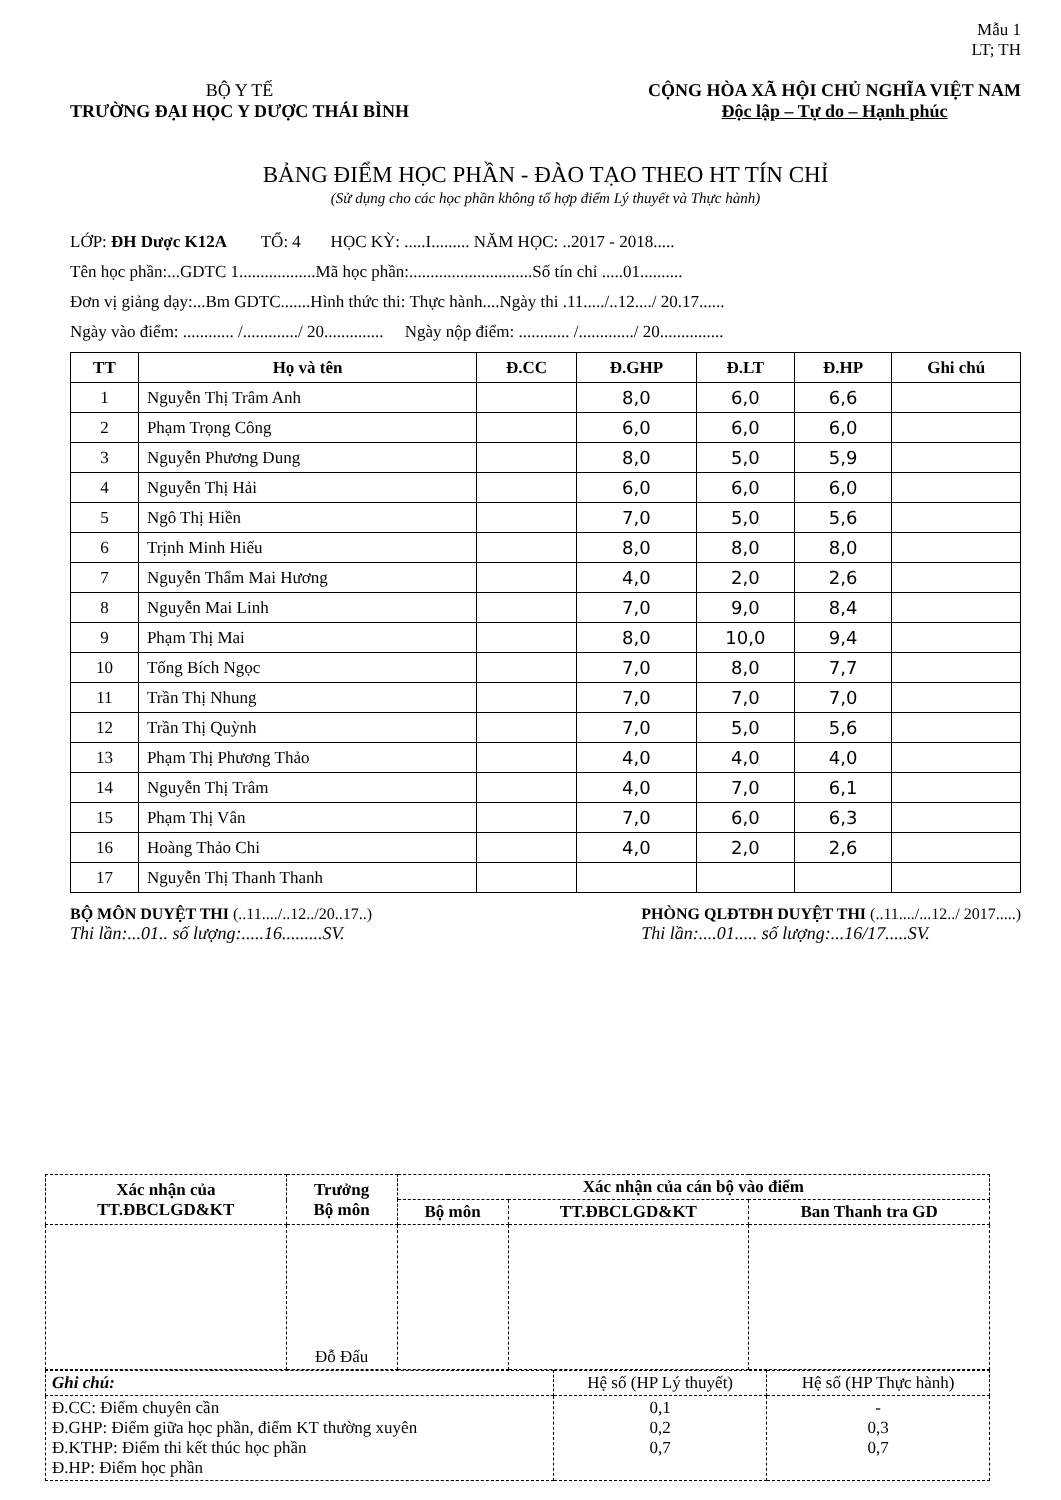Mẫu 1
LT; TH
BỘ Y TẾ
TRƯỜNG ĐẠI HỌC Y DƯỢC THÁI BÌNH
CỘNG HÒA XÃ HỘI CHỦ NGHĨA VIỆT NAM
Độc lập – Tự do – Hạnh phúc
BẢNG ĐIỂM HỌC PHẦN - ĐÀO TẠO THEO HT TÍN CHỈ
(Sử dụng cho các học phần không tổ hợp điểm Lý thuyết và Thực hành)
LỚP: ĐH Dược K12A TỔ: 4 HỌC KỲ: .....I......... NĂM HỌC: ..2017 - 2018.....
Tên học phần:...GDTC 1..................Mã học phần:.............................Số tín chỉ .....01..........
Đơn vị giảng dạy:...Bm GDTC.......Hình thức thi: Thực hành....Ngày thi .11...../..12..../ 20.17......
Ngày vào điểm: ............ /............./ 20.............. Ngày nộp điểm: ............ /............./ 20...............
| TT | Họ và tên | Đ.CC | Đ.GHP | Đ.LT | Đ.HP | Ghi chú |
| --- | --- | --- | --- | --- | --- | --- |
| 1 | Nguyễn Thị Trâm Anh | | 8,0 | 6,0 | 6,6 | |
| 2 | Phạm Trọng Công | | 6,0 | 6,0 | 6,0 | |
| 3 | Nguyễn Phương Dung | | 8,0 | 5,0 | 5,9 | |
| 4 | Nguyễn Thị Hải | | 6,0 | 6,0 | 6,0 | |
| 5 | Ngô Thị Hiền | | 7,0 | 5,0 | 5,6 | |
| 6 | Trịnh Minh Hiếu | | 8,0 | 8,0 | 8,0 | |
| 7 | Nguyễn Thẩm Mai Hương | | 4,0 | 2,0 | 2,6 | |
| 8 | Nguyễn Mai Linh | | 7,0 | 9,0 | 8,4 | |
| 9 | Phạm Thị Mai | | 8,0 | 10,0 | 9,4 | |
| 10 | Tống Bích Ngọc | | 7,0 | 8,0 | 7,7 | |
| 11 | Trần Thị Nhung | | 7,0 | 7,0 | 7,0 | |
| 12 | Trần Thị Quỳnh | | 7,0 | 5,0 | 5,6 | |
| 13 | Phạm Thị Phương Thảo | | 4,0 | 4,0 | 4,0 | |
| 14 | Nguyễn Thị Trâm | | 4,0 | 7,0 | 6,1 | |
| 15 | Phạm Thị Vân | | 7,0 | 6,0 | 6,3 | |
| 16 | Hoàng Thảo Chi | | 4,0 | 2,0 | 2,6 | |
| 17 | Nguyễn Thị Thanh Thanh | | | | | |
BỘ MÔN DUYỆT THI (..11..../..12../20..17..)
Thi lần:...01.. số lượng:.....16.........SV.
PHÒNG QLĐTĐH DUYỆT THI (..11..../...12../ 2017.....)
Thi lần:....01..... số lượng:...16/17.....SV.
| Xác nhận của TT.ĐBCLGD&KT | Trưởng Bộ môn | Xác nhận của cán bộ vào điểm | | |
| --- | --- | --- | --- | --- |
| | | Bộ môn | TT.ĐBCLGD&KT | Ban Thanh tra GD |
| | Đỗ Đấu | | | |
| Ghi chú: | Hệ số (HP Lý thuyết) | Hệ số (HP Thực hành) |
| Đ.CC: Điểm chuyên cần Đ.GHP: Điểm giữa học phần, điểm KT thường xuyên Đ.KTHP: Điểm thi kết thúc học phần Đ.HP: Điểm học phần | 0,1 0,2 0,7 | - 0,3 0,7 |